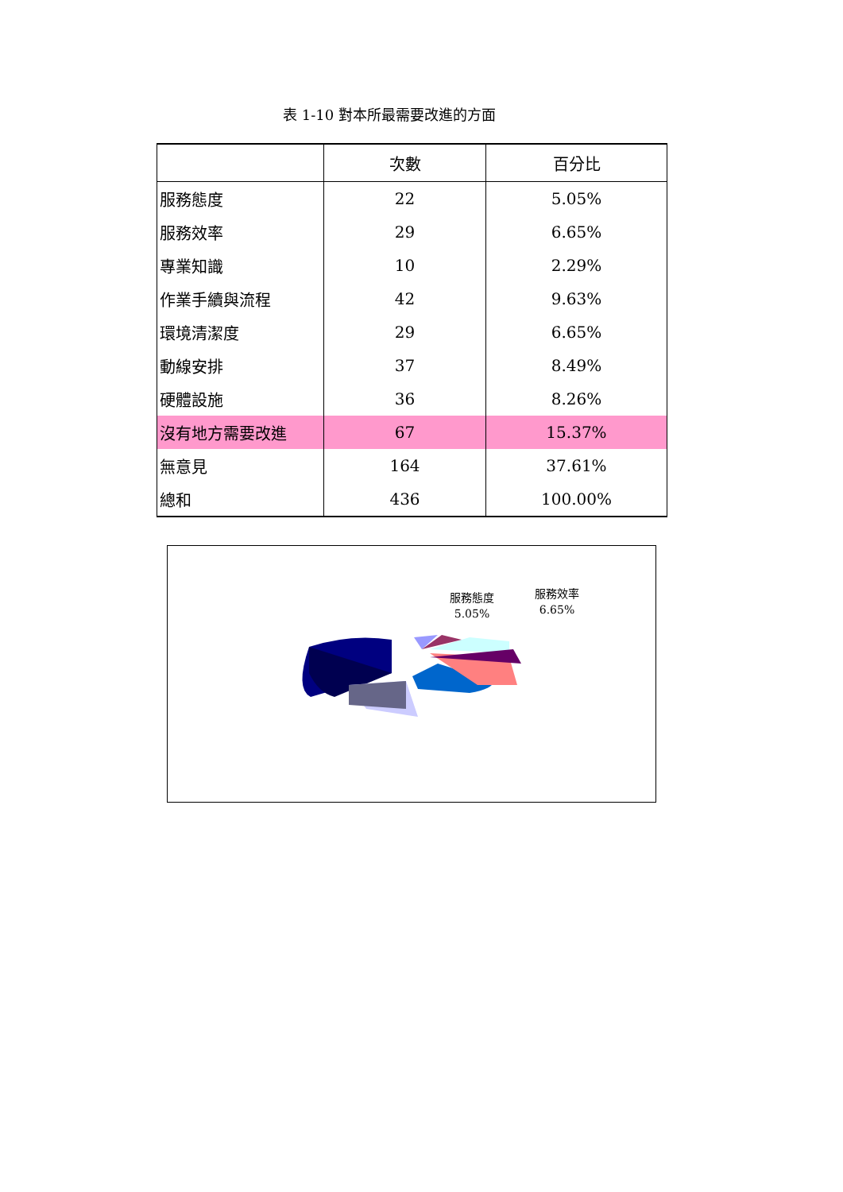表 1-10 對本所最需要改進的方面
| | 次數 | 百分比 |
| --- | --- | --- |
| 服務態度 | 22 | 5.05% |
| 服務效率 | 29 | 6.65% |
| 專業知識 | 10 | 2.29% |
| 作業手續與流程 | 42 | 9.63% |
| 環境清潔度 | 29 | 6.65% |
| 動線安排 | 37 | 8.49% |
| 硬體設施 | 36 | 8.26% |
| 沒有地方需要改進 | 67 | 15.37% |
| 無意見 | 164 | 37.61% |
| 總和 | 436 | 100.00% |
服務態度
5.05%
服務效率
6.65%